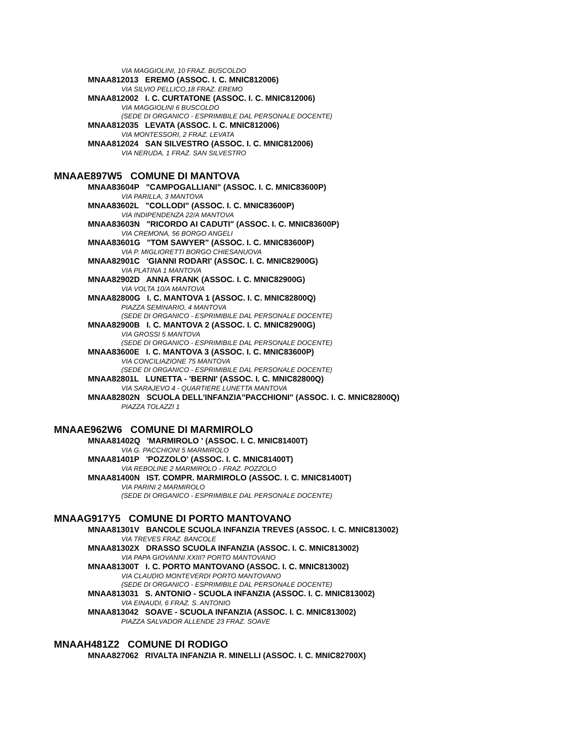VIA MAGGIOLINI, 10 FRAZ. BUSCOLDO
MNAA812013 EREMO (ASSOC. I. C. MNIC812006)
VIA SILVIO PELLICO,18 FRAZ. EREMO
MNAA812002 I. C. CURTATONE (ASSOC. I. C. MNIC812006)
VIA MAGGIOLINI 6 BUSCOLDO
(SEDE DI ORGANICO - ESPRIMIBILE DAL PERSONALE DOCENTE)
MNAA812035 LEVATA (ASSOC. I. C. MNIC812006)
VIA MONTESSORI, 2 FRAZ. LEVATA
MNAA812024 SAN SILVESTRO (ASSOC. I. C. MNIC812006)
VIA NERUDA, 1 FRAZ. SAN SILVESTRO
MNAAE897W5 COMUNE DI MANTOVA
MNAA83604P "CAMPOGALLIANI" (ASSOC. I. C. MNIC83600P)
VIA PARILLA, 3 MANTOVA
MNAA83602L "COLLODI" (ASSOC. I. C. MNIC83600P)
VIA INDIPENDENZA 22/A MANTOVA
MNAA83603N "RICORDO AI CADUTI" (ASSOC. I. C. MNIC83600P)
VIA CREMONA, 56 BORGO ANGELI
MNAA83601G "TOM SAWYER" (ASSOC. I. C. MNIC83600P)
VIA P. MIGLIORETTI BORGO CHIESANUOVA
MNAA82901C 'GIANNI RODARI' (ASSOC. I. C. MNIC82900G)
VIA PLATINA 1 MANTOVA
MNAA82902D ANNA FRANK (ASSOC. I. C. MNIC82900G)
VIA VOLTA 10/A MANTOVA
MNAA82800G I. C. MANTOVA 1 (ASSOC. I. C. MNIC82800Q)
PIAZZA SEMINARIO, 4 MANTOVA
(SEDE DI ORGANICO - ESPRIMIBILE DAL PERSONALE DOCENTE)
MNAA82900B I. C. MANTOVA 2 (ASSOC. I. C. MNIC82900G)
VIA GROSSI 5 MANTOVA
(SEDE DI ORGANICO - ESPRIMIBILE DAL PERSONALE DOCENTE)
MNAA83600E I. C. MANTOVA 3 (ASSOC. I. C. MNIC83600P)
VIA CONCILIAZIONE 75 MANTOVA
(SEDE DI ORGANICO - ESPRIMIBILE DAL PERSONALE DOCENTE)
MNAA82801L LUNETTA - 'BERNI' (ASSOC. I. C. MNIC82800Q)
VIA SARAJEVO 4 - QUARTIERE LUNETTA MANTOVA
MNAA82802N SCUOLA DELL'INFANZIA"PACCHIONI" (ASSOC. I. C. MNIC82800Q)
PIAZZA TOLAZZI 1
MNAAE962W6 COMUNE DI MARMIROLO
MNAA81402Q 'MARMIROLO ' (ASSOC. I. C. MNIC81400T)
VIA G. PACCHIONI 5 MARMIROLO
MNAA81401P 'POZZOLO' (ASSOC. I. C. MNIC81400T)
VIA REBOLINE 2 MARMIROLO - FRAZ. POZZOLO
MNAA81400N IST. COMPR. MARMIROLO (ASSOC. I. C. MNIC81400T)
VIA PARINI 2 MARMIROLO
(SEDE DI ORGANICO - ESPRIMIBILE DAL PERSONALE DOCENTE)
MNAAG917Y5 COMUNE DI PORTO MANTOVANO
MNAA81301V BANCOLE SCUOLA INFANZIA TREVES (ASSOC. I. C. MNIC813002)
VIA TREVES FRAZ. BANCOLE
MNAA81302X DRASSO SCUOLA INFANZIA (ASSOC. I. C. MNIC813002)
VIA PAPA GIOVANNI XXIII? PORTO MANTOVANO
MNAA81300T I. C. PORTO MANTOVANO (ASSOC. I. C. MNIC813002)
VIA CLAUDIO MONTEVERDI PORTO MANTOVANO
(SEDE DI ORGANICO - ESPRIMIBILE DAL PERSONALE DOCENTE)
MNAA813031 S. ANTONIO - SCUOLA INFANZIA (ASSOC. I. C. MNIC813002)
VIA EINAUDI, 6 FRAZ. S. ANTONIO
MNAA813042 SOAVE - SCUOLA INFANZIA (ASSOC. I. C. MNIC813002)
PIAZZA SALVADOR ALLENDE 23 FRAZ. SOAVE
MNAAH481Z2 COMUNE DI RODIGO
MNAA827062 RIVALTA INFANZIA R. MINELLI (ASSOC. I. C. MNIC82700X)